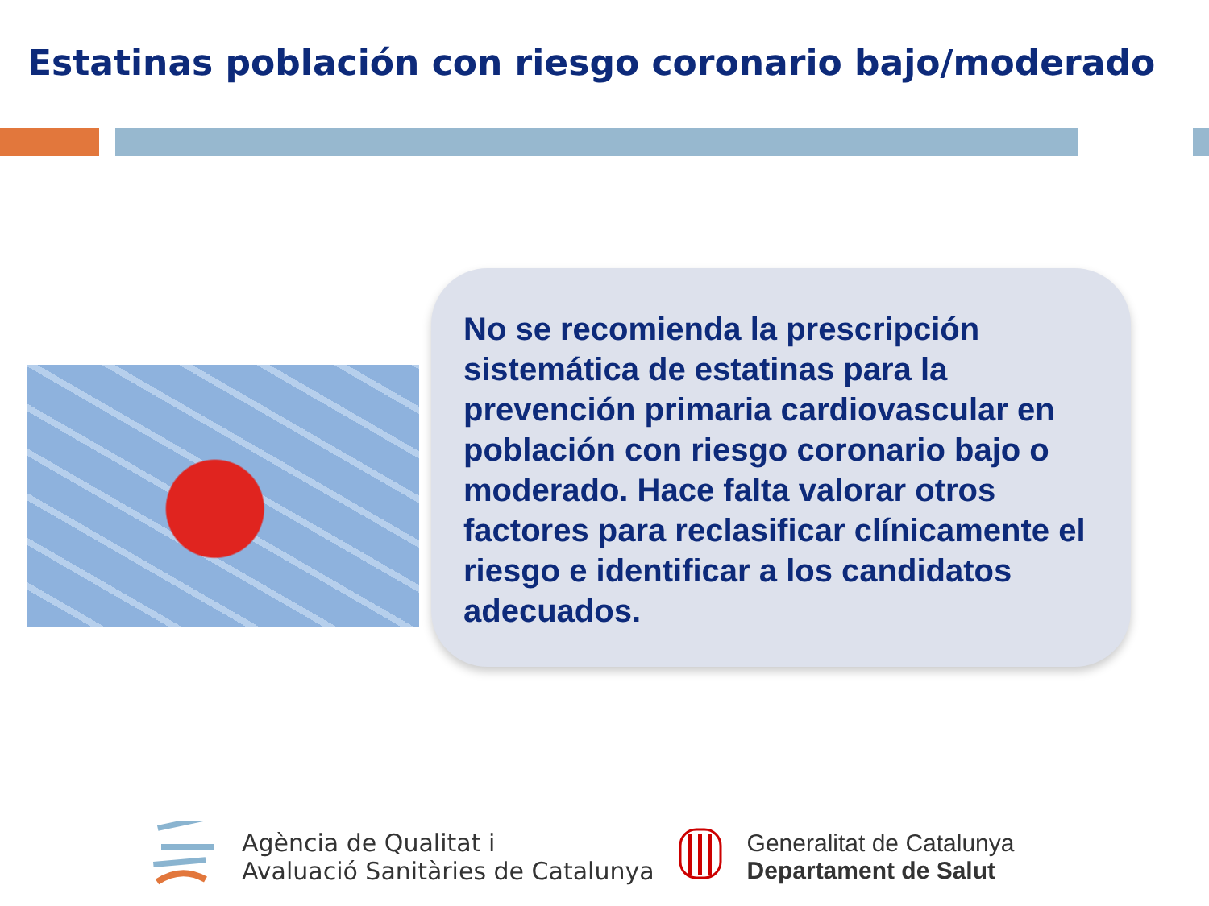Estatinas población con riesgo coronario bajo/moderado
No se recomienda la prescripción sistemática de estatinas para la prevención primaria cardiovascular en población con riesgo coronario bajo o moderado. Hace falta valorar otros factores para reclasificar clínicamente el riesgo e identificar a los candidatos adecuados.
Agència de Qualitat i
Avaluació Sanitàries de Catalunya
Generalitat de Catalunya
Departament de Salut